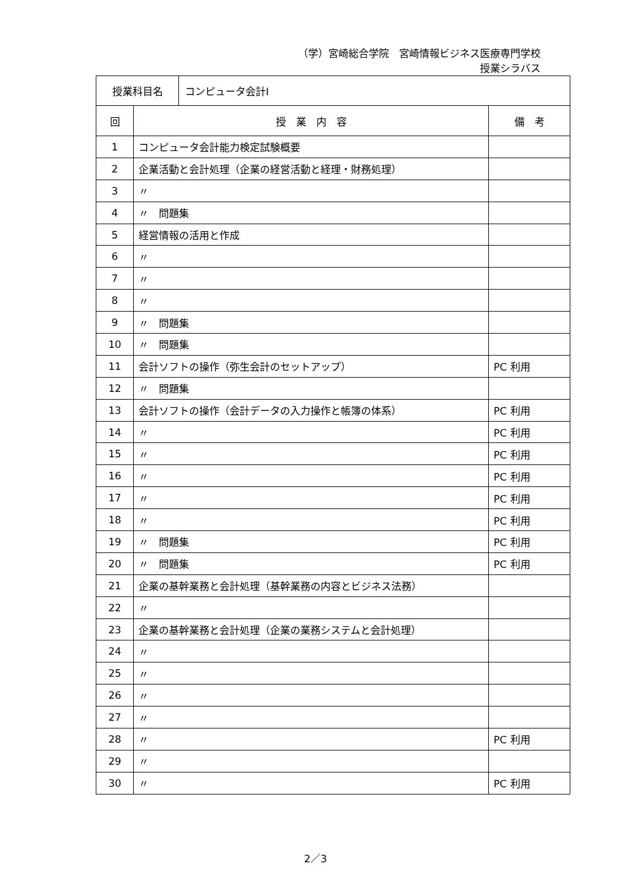（学）宮崎総合学院　宮崎情報ビジネス医療専門学校
授業シラバス
| 授業科目名 | コンピュータ会計Ⅰ |
| 回 | 授 業 内 容 | 備 考 |
| --- | --- | --- |
| 1 | コンピュータ会計能力検定試験概要 | |
| 2 | 企業活動と会計処理（企業の経営活動と経理・財務処理） | |
| 3 | 〃 | |
| 4 | 〃 問題集 | |
| 5 | 経営情報の活用と作成 | |
| 6 | 〃 | |
| 7 | 〃 | |
| 8 | 〃 | |
| 9 | 〃 問題集 | |
| 10 | 〃 問題集 | |
| 11 | 会計ソフトの操作（弥生会計のセットアップ） | PC 利用 |
| 12 | 〃 問題集 | |
| 13 | 会計ソフトの操作（会計データの入力操作と帳簿の体系） | PC 利用 |
| 14 | 〃 | PC 利用 |
| 15 | 〃 | PC 利用 |
| 16 | 〃 | PC 利用 |
| 17 | 〃 | PC 利用 |
| 18 | 〃 | PC 利用 |
| 19 | 〃 問題集 | PC 利用 |
| 20 | 〃 問題集 | PC 利用 |
| 21 | 企業の基幹業務と会計処理（基幹業務の内容とビジネス法務） | |
| 22 | 〃 | |
| 23 | 企業の基幹業務と会計処理（企業の業務システムと会計処理） | |
| 24 | 〃 | |
| 25 | 〃 | |
| 26 | 〃 | |
| 27 | 〃 | |
| 28 | 〃 | PC 利用 |
| 29 | 〃 | |
| 30 | 〃 | PC 利用 |
2／3